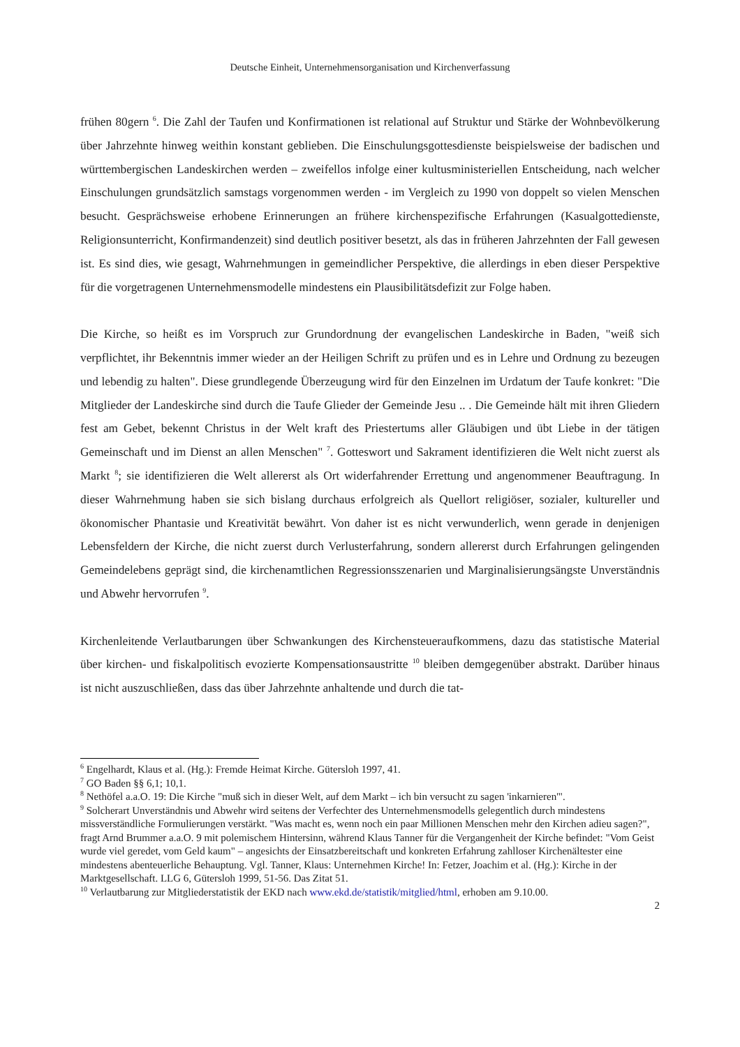Deutsche Einheit, Unternehmensorganisation und Kirchenverfassung
frühen 80gern <sup>6</sup>. Die Zahl der Taufen und Konfirmationen ist relational auf Struktur und Stärke der Wohnbevölkerung über Jahrzehnte hinweg weithin konstant geblieben. Die Einschulungsgottesdienste beispielsweise der badischen und württembergischen Landeskirchen werden – zweifellos infolge einer kultusministeriellen Entscheidung, nach welcher Einschulungen grundsätzlich samstags vorgenommen werden - im Vergleich zu 1990 von doppelt so vielen Menschen besucht. Gesprächsweise erhobene Erinnerungen an frühere kirchenspezifische Erfahrungen (Kasualgottedienste, Religionsunterricht, Konfirmandenzeit) sind deutlich positiver besetzt, als das in früheren Jahrzehnten der Fall gewesen ist. Es sind dies, wie gesagt, Wahrnehmungen in gemeindlicher Perspektive, die allerdings in eben dieser Perspektive für die vorgetragenen Unternehmensmodelle mindestens ein Plausibilitätsdefizit zur Folge haben.
Die Kirche, so heißt es im Vorspruch zur Grundordnung der evangelischen Landeskirche in Baden, "weiß sich verpflichtet, ihr Bekenntnis immer wieder an der Heiligen Schrift zu prüfen und es in Lehre und Ordnung zu bezeugen und lebendig zu halten". Diese grundlegende Überzeugung wird für den Einzelnen im Urdatum der Taufe konkret: "Die Mitglieder der Landeskirche sind durch die Taufe Glieder der Gemeinde Jesu .. . Die Gemeinde hält mit ihren Gliedern fest am Gebet, bekennt Christus in der Welt kraft des Priestertums aller Gläubigen und übt Liebe in der tätigen Gemeinschaft und im Dienst an allen Menschen" <sup>7</sup>. Gotteswort und Sakrament identifizieren die Welt nicht zuerst als Markt <sup>8</sup>; sie identifizieren die Welt allererst als Ort widerfahrender Errettung und angenommener Beauftragung. In dieser Wahrnehmung haben sie sich bislang durchaus erfolgreich als Quellort religiöser, sozialer, kultureller und ökonomischer Phantasie und Kreativität bewährt. Von daher ist es nicht verwunderlich, wenn gerade in denjenigen Lebensfeldern der Kirche, die nicht zuerst durch Verlusterfahrung, sondern allererst durch Erfahrungen gelingenden Gemeindelebens geprägt sind, die kirchenamtlichen Regressionsszenarien und Marginalisierungsängste Unverständnis und Abwehr hervorrufen <sup>9</sup>.
Kirchenleitende Verlautbarungen über Schwankungen des Kirchensteueraufkommens, dazu das statistische Material über kirchen- und fiskalpolitisch evozierte Kompensationsaustritte <sup>10</sup> bleiben demgegenüber abstrakt. Darüber hinaus ist nicht auszuschließen, dass das über Jahrzehnte anhaltende und durch die tat-
<sup>6</sup> Engelhardt, Klaus et al. (Hg.): Fremde Heimat Kirche. Gütersloh 1997, 41.
<sup>7</sup> GO Baden §§ 6,1; 10,1.
<sup>8</sup> Nethöfel a.a.O. 19: Die Kirche "muß sich in dieser Welt, auf dem Markt – ich bin versucht zu sagen 'inkarnieren'".
<sup>9</sup> Solcherart Unverständnis und Abwehr wird seitens der Verfechter des Unternehmensmodells gelegentlich durch mindestens missverständliche Formulierungen verstärkt. "Was macht es, wenn noch ein paar Millionen Menschen mehr den Kirchen adieu sagen?", fragt Arnd Brummer a.a.O. 9 mit polemischem Hintersinn, während Klaus Tanner für die Vergangenheit der Kirche befindet: "Vom Geist wurde viel geredet, vom Geld kaum" – angesichts der Einsatzbereitschaft und konkreten Erfahrung zahlloser Kirchenältester eine mindestens abenteuerliche Behauptung. Vgl. Tanner, Klaus: Unternehmen Kirche! In: Fetzer, Joachim et al. (Hg.): Kirche in der Marktgesellschaft. LLG 6, Gütersloh 1999, 51-56. Das Zitat 51.
<sup>10</sup> Verlautbarung zur Mitgliederstatistik der EKD nach www.ekd.de/statistik/mitglied/html, erhoben am 9.10.00.
2